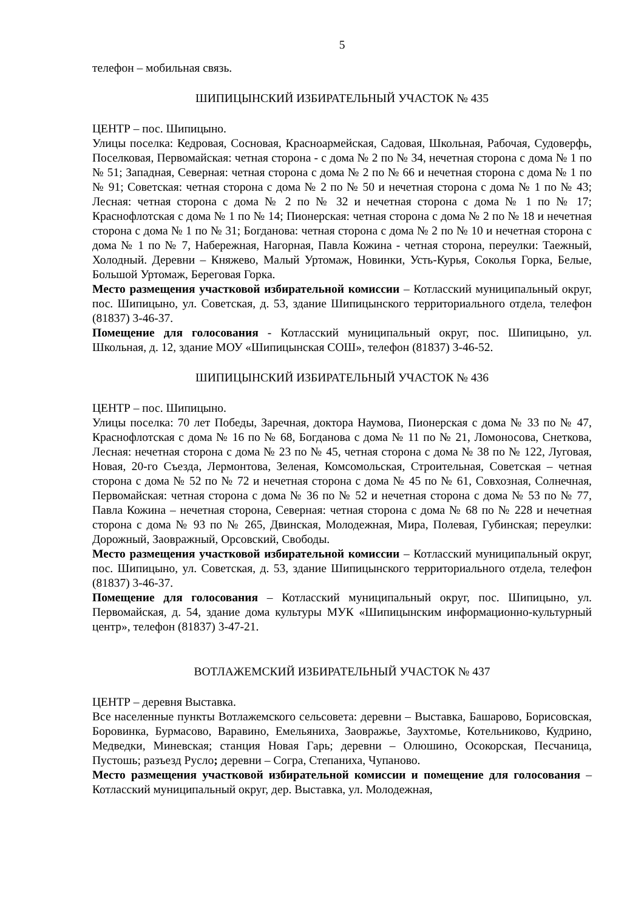5
телефон – мобильная связь.
ШИПИЦЫНСКИЙ ИЗБИРАТЕЛЬНЫЙ УЧАСТОК № 435
ЦЕНТР – пос. Шипицыно.
Улицы поселка: Кедровая, Сосновая, Красноармейская, Садовая, Школьная, Рабочая, Судоверфь, Поселковая, Первомайская: четная сторона - с дома № 2 по № 34, нечетная сторона с дома № 1 по № 51; Западная, Северная: четная сторона с дома № 2 по № 66 и нечетная сторона с дома № 1 по № 91; Советская: четная сторона с дома № 2 по № 50 и нечетная сторона с дома № 1 по № 43; Лесная: четная сторона с дома № 2 по № 32 и нечетная сторона с дома № 1 по № 17; Краснофлотская с дома № 1 по № 14; Пионерская: четная сторона с дома № 2 по № 18 и нечетная сторона с дома № 1 по № 31; Богданова: четная сторона с дома № 2 по № 10 и нечетная сторона с дома № 1 по № 7, Набережная, Нагорная, Павла Кожина - четная сторона, переулки: Таежный, Холодный. Деревни – Княжево, Малый Уртомаж, Новинки, Усть-Курья, Соколья Горка, Белые, Большой Уртомаж, Береговая Горка.
Место размещения участковой избирательной комиссии – Котласский муниципальный округ, пос. Шипицыно, ул. Советская, д. 53, здание Шипицынского территориального отдела, телефон (81837) 3-46-37.
Помещение для голосования - Котласский муниципальный округ, пос. Шипицыно, ул. Школьная, д. 12, здание МОУ «Шипицынская СОШ», телефон (81837) 3-46-52.
ШИПИЦЫНСКИЙ ИЗБИРАТЕЛЬНЫЙ УЧАСТОК № 436
ЦЕНТР – пос. Шипицыно.
Улицы поселка: 70 лет Победы, Заречная, доктора Наумова, Пионерская с дома № 33 по № 47, Краснофлотская с дома № 16 по № 68, Богданова с дома № 11 по № 21, Ломоносова, Снеткова, Лесная: нечетная сторона с дома № 23 по № 45, четная сторона с дома № 38 по № 122, Луговая, Новая, 20-го Съезда, Лермонтова, Зеленая, Комсомольская, Строительная, Советская – четная сторона с дома № 52 по № 72 и нечетная сторона с дома № 45 по № 61, Совхозная, Солнечная, Первомайская: четная сторона с дома № 36 по № 52 и нечетная сторона с дома № 53 по № 77, Павла Кожина – нечетная сторона, Северная: четная сторона с дома № 68 по № 228 и нечетная сторона с дома № 93 по № 265, Двинская, Молодежная, Мира, Полевая, Губинская; переулки: Дорожный, Заовражный, Орсовский, Свободы.
Место размещения участковой избирательной комиссии – Котласский муниципальный округ, пос. Шипицыно, ул. Советская, д. 53, здание Шипицынского территориального отдела, телефон (81837) 3-46-37.
Помещение для голосования – Котласский муниципальный округ, пос. Шипицыно, ул. Первомайская, д. 54, здание дома культуры МУК «Шипицынским информационно-культурный центр», телефон (81837) 3-47-21.
ВОТЛАЖЕМСКИЙ ИЗБИРАТЕЛЬНЫЙ УЧАСТОК № 437
ЦЕНТР – деревня Выставка.
Все населенные пункты Вотлажемского сельсовета: деревни – Выставка, Башарово, Борисовская, Боровинка, Бурмасово, Варавино, Емельяниха, Заовражье, Заухтомье, Котельниково, Кудрино, Медведки, Миневская; станция Новая Гарь; деревни – Олюшино, Осокорская, Песчаница, Пустошь; разъезд Русло; деревни – Согра, Степаниха, Чупаново.
Место размещения участковой избирательной комиссии и помещение для голосования – Котласский муниципальный округ, дер. Выставка, ул. Молодежная,